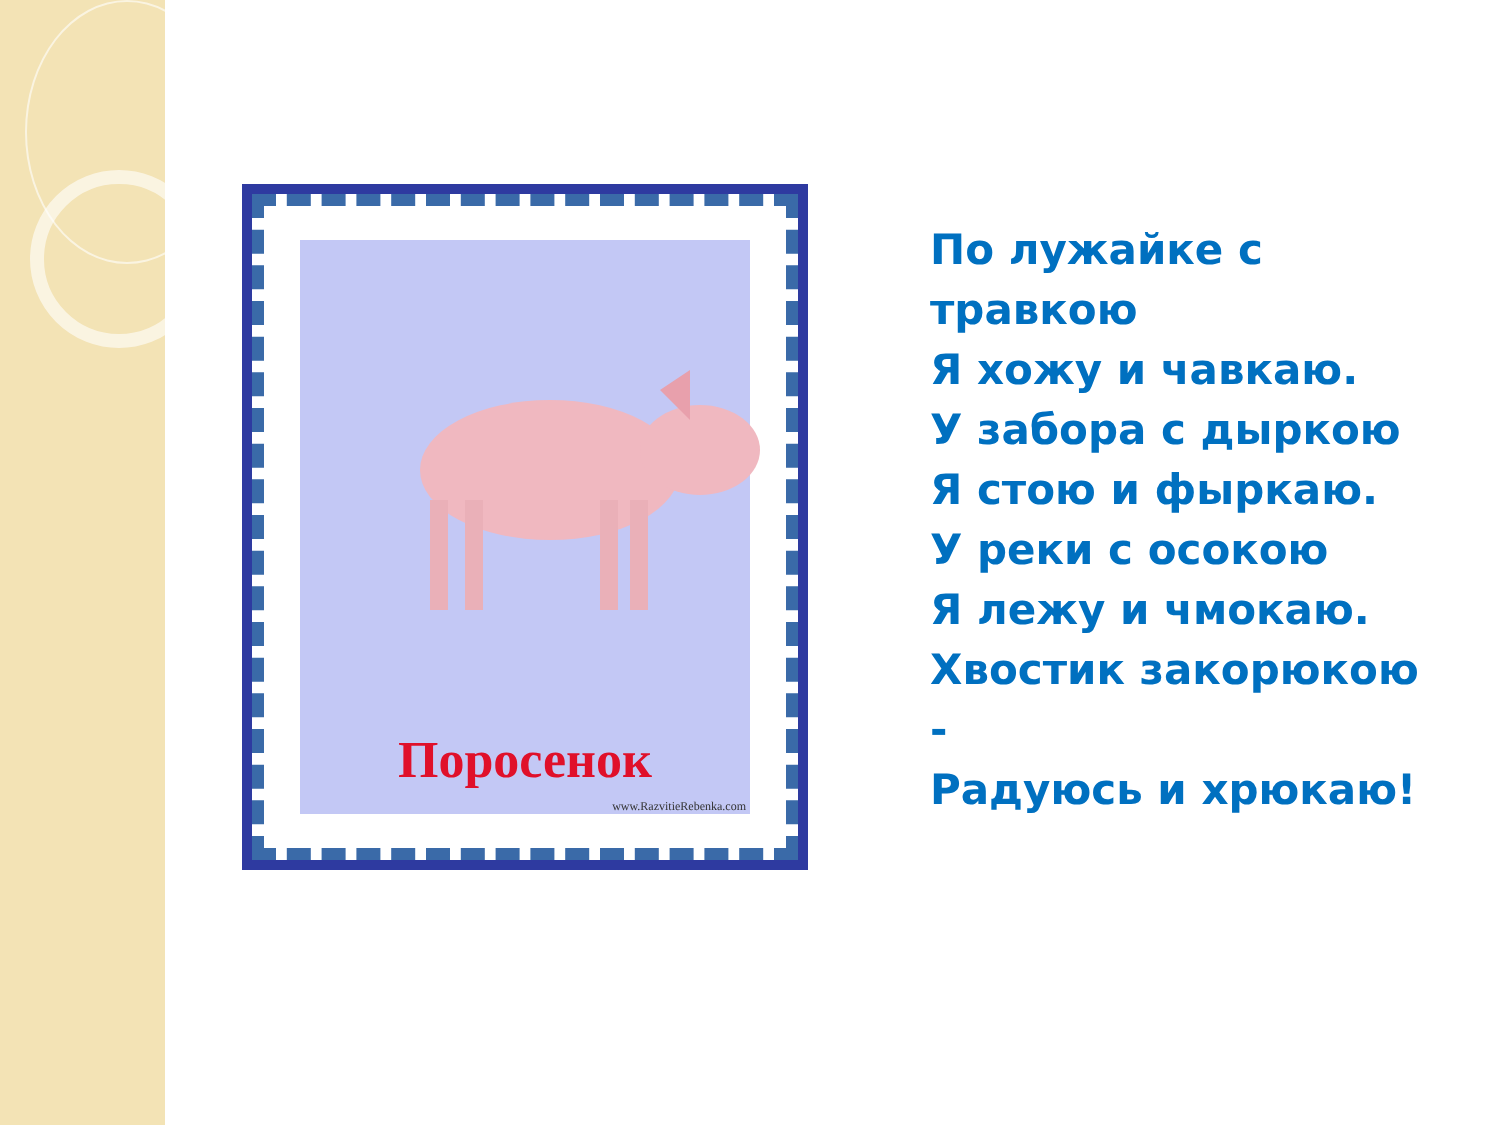Поросенок
www.RazvitieRebenka.com
По лужайке с травкою
Я хожу и чавкаю.
У забора с дыркою
Я стою и фыркаю.
У реки с осокою
Я лежу и чмокаю.
Хвостик закорюкою -
Радуюсь и хрюкаю!